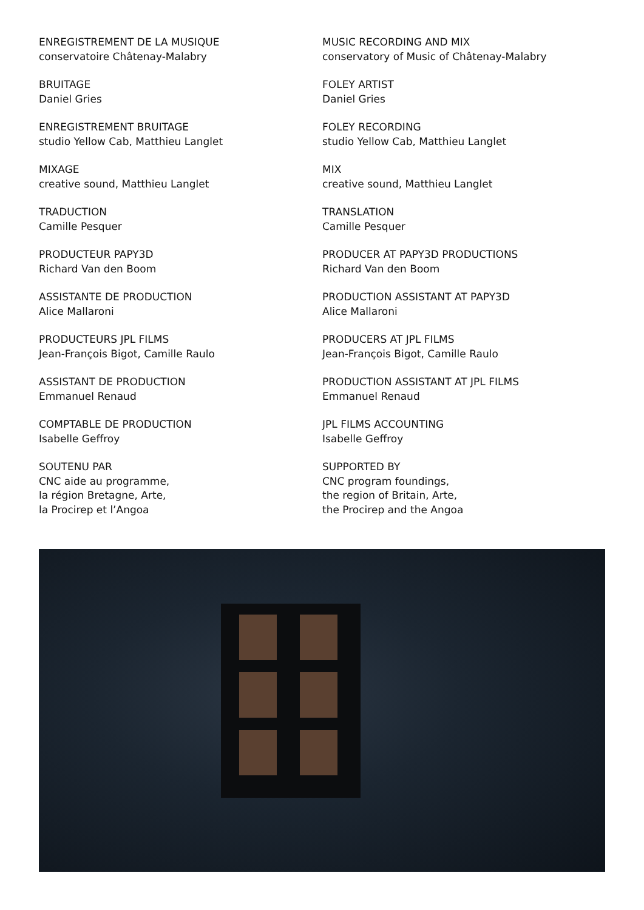ENREGISTREMENT DE LA MUSIQUE
conservatoire Châtenay-Malabry
BRUITAGE
Daniel Gries
ENREGISTREMENT BRUITAGE
studio Yellow Cab, Matthieu Langlet
MIXAGE
creative sound, Matthieu Langlet
TRADUCTION
Camille Pesquer
PRODUCTEUR PAPY3D
Richard Van den Boom
ASSISTANTE DE PRODUCTION
Alice Mallaroni
PRODUCTEURS JPL FILMS
Jean-François Bigot, Camille Raulo
ASSISTANT DE PRODUCTION
Emmanuel Renaud
COMPTABLE DE PRODUCTION
Isabelle Geffroy
SOUTENU PAR
CNC aide au programme,
la région Bretagne, Arte,
la Procirep et l’Angoa
MUSIC RECORDING AND MIX
conservatory of Music of Châtenay-Malabry
FOLEY ARTIST
Daniel Gries
FOLEY RECORDING
studio Yellow Cab, Matthieu Langlet
MIX
creative sound, Matthieu Langlet
TRANSLATION
Camille Pesquer
PRODUCER AT PAPY3D PRODUCTIONS
Richard Van den Boom
PRODUCTION ASSISTANT AT PAPY3D
Alice Mallaroni
PRODUCERS AT JPL FILMS
Jean-François Bigot, Camille Raulo
PRODUCTION ASSISTANT AT JPL FILMS
Emmanuel Renaud
JPL FILMS ACCOUNTING
Isabelle Geffroy
SUPPORTED BY
CNC program foundings,
the region of Britain, Arte,
the Procirep and the Angoa